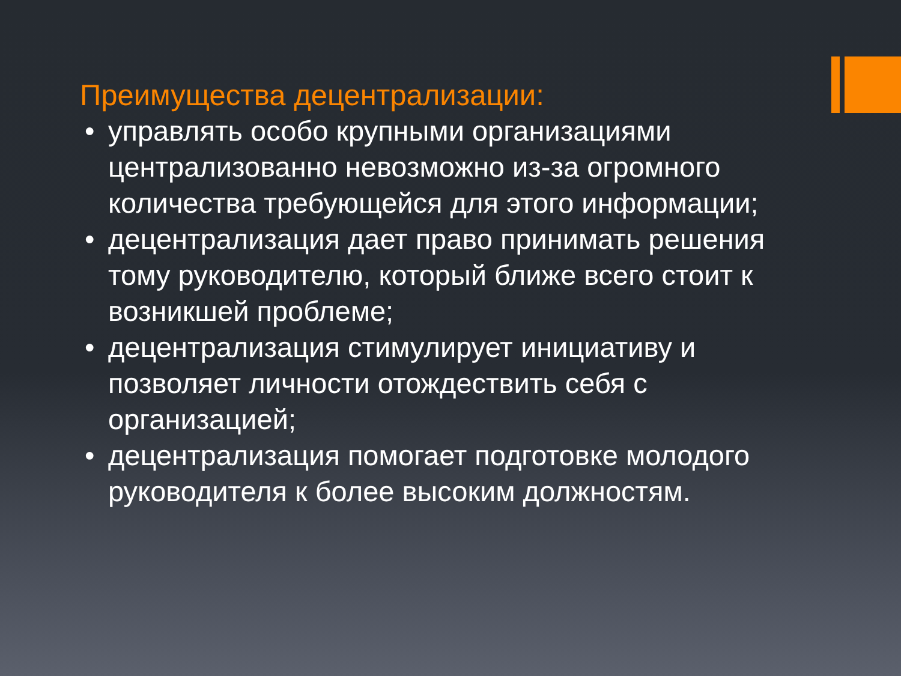Преимущества децентрализации:
• управлять особо крупными организациями централизованно невозможно из-за огромного количества требующейся для этого информации;
• децентрализация дает право принимать решения тому руководителю, который ближе всего стоит к возникшей проблеме;
• децентрализация стимулирует инициативу и позволяет личности отождествить себя с организацией;
• децентрализация помогает подготовке молодого руководителя к более высоким должностям.